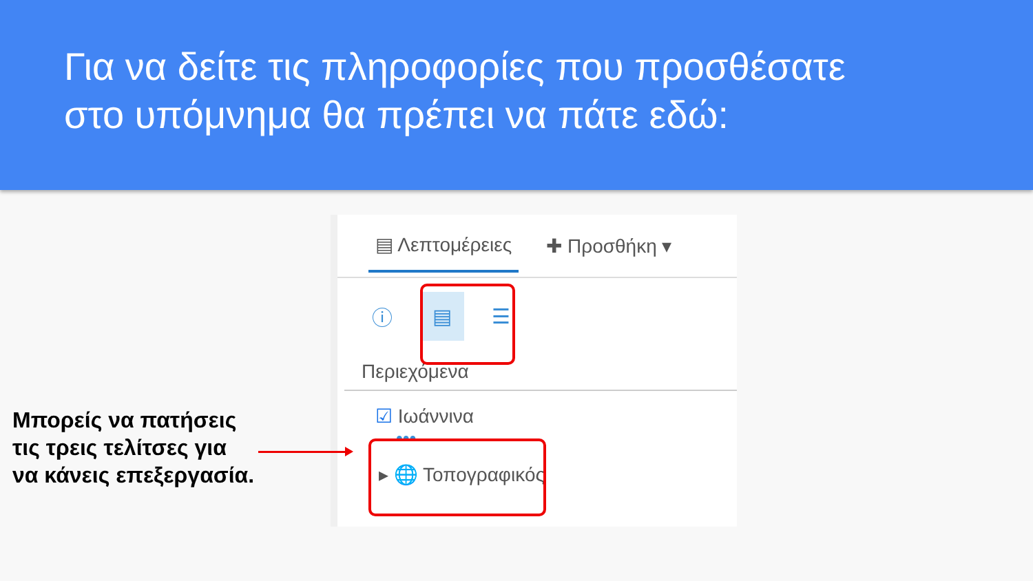Για να δείτε τις πληροφορίες που προσθέσατε
στο υπόμνημα θα πρέπει να πάτε εδώ:
▤ Λεπτομέρειες ✚ Προσθήκη ▾
ⓘ ▤ ☰
Περιεχόμενα
☑ Ιωάννινα
•••
▸ 🌐 Τοπογραφικός
Μπορείς να πατήσεις
τις τρεις τελίτσες για
να κάνεις επεξεργασία.